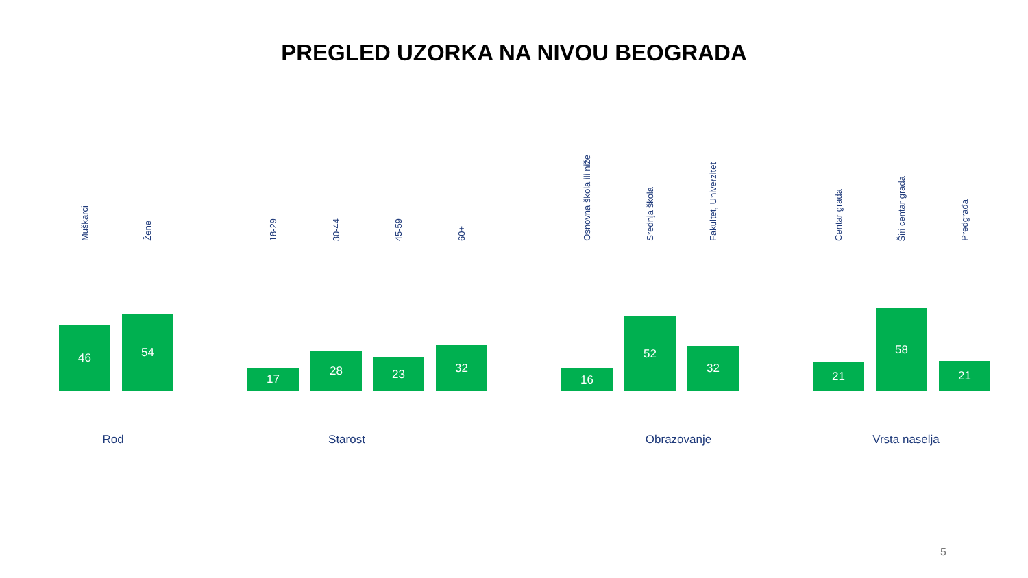PREGLED UZORKA NA NIVOU BEOGRADA
Muškarci
46
Žene
54
18-29
17
30-44
28
45-59
23
60+
32
Osnovna škola ili niže
16
Srednja škola
52
Fakultet, Univerzitet
32
Centar grada
21
Širi centar grada
58
Predgrađa
21
Rod Starost Obrazovanje Vrsta naselja
5